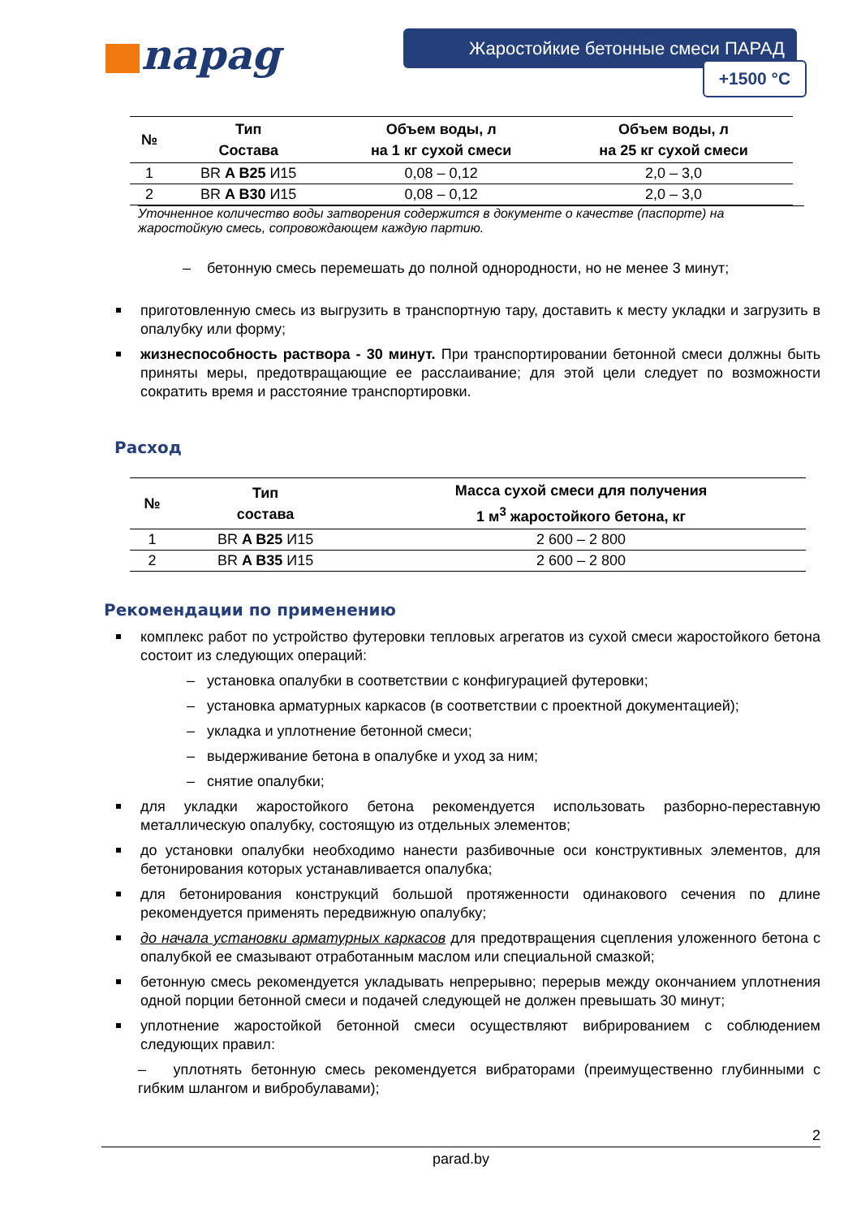napag Жаростойкие бетонные смеси ПАРАД
+1500 °C
| № | Тип Состава | Объем воды, л на 1 кг сухой смеси | Объем воды, л на 25 кг сухой смеси |
| --- | --- | --- | --- |
| 1 | BR A B25 И15 | 0,08 – 0,12 | 2,0 – 3,0 |
| 2 | BR A B30 И15 | 0,08 – 0,12 | 2,0 – 3,0 |
Уточненное количество воды затворения содержится в документе о качестве (паспорте) на жаростойкую смесь, сопровождающем каждую партию.
– бетонную смесь перемешать до полной однородности, но не менее 3 минут;
приготовленную смесь из выгрузить в транспортную тару, доставить к месту укладки и загрузить в опалубку или форму;
жизнеспособность раствора - 30 минут. При транспортировании бетонной смеси должны быть приняты меры, предотвращающие ее расслаивание; для этой цели следует по возможности сократить время и расстояние транспортировки.
Расход
| № | Тип состава | Масса сухой смеси для получения 1 м<sup>3</sup> жаростойкого бетона, кг |
| --- | --- | --- |
| 1 | BR A B25 И15 | 2 600 – 2 800 |
| 2 | BR A B35 И15 | 2 600 – 2 800 |
Рекомендации по применению
комплекс работ по устройство футеровки тепловых агрегатов из сухой смеси жаростойкого бетона состоит из следующих операций:
– установка опалубки в соответствии с конфигурацией футеровки;
– установка арматурных каркасов (в соответствии с проектной документацией);
– укладка и уплотнение бетонной смеси;
– выдерживание бетона в опалубке и уход за ним;
– снятие опалубки;
для укладки жаростойкого бетона рекомендуется использовать разборно-переставную металлическую опалубку, состоящую из отдельных элементов;
до установки опалубки необходимо нанести разбивочные оси конструктивных элементов, для бетонирования которых устанавливается опалубка;
для бетонирования конструкций большой протяженности одинакового сечения по длине рекомендуется применять передвижную опалубку;
до начала установки арматурных каркасов для предотвращения сцепления уложенного бетона с опалубкой ее смазывают отработанным маслом или специальной смазкой;
бетонную смесь рекомендуется укладывать непрерывно; перерыв между окончанием уплотнения одной порции бетонной смеси и подачей следующей не должен превышать 30 минут;
уплотнение жаростойкой бетонной смеси осуществляют вибрированием с соблюдением следующих правил:
– уплотнять бетонную смесь рекомендуется вибраторами (преимущественно глубинными с гибким шлангом и вибробулавами);
2
parad.by